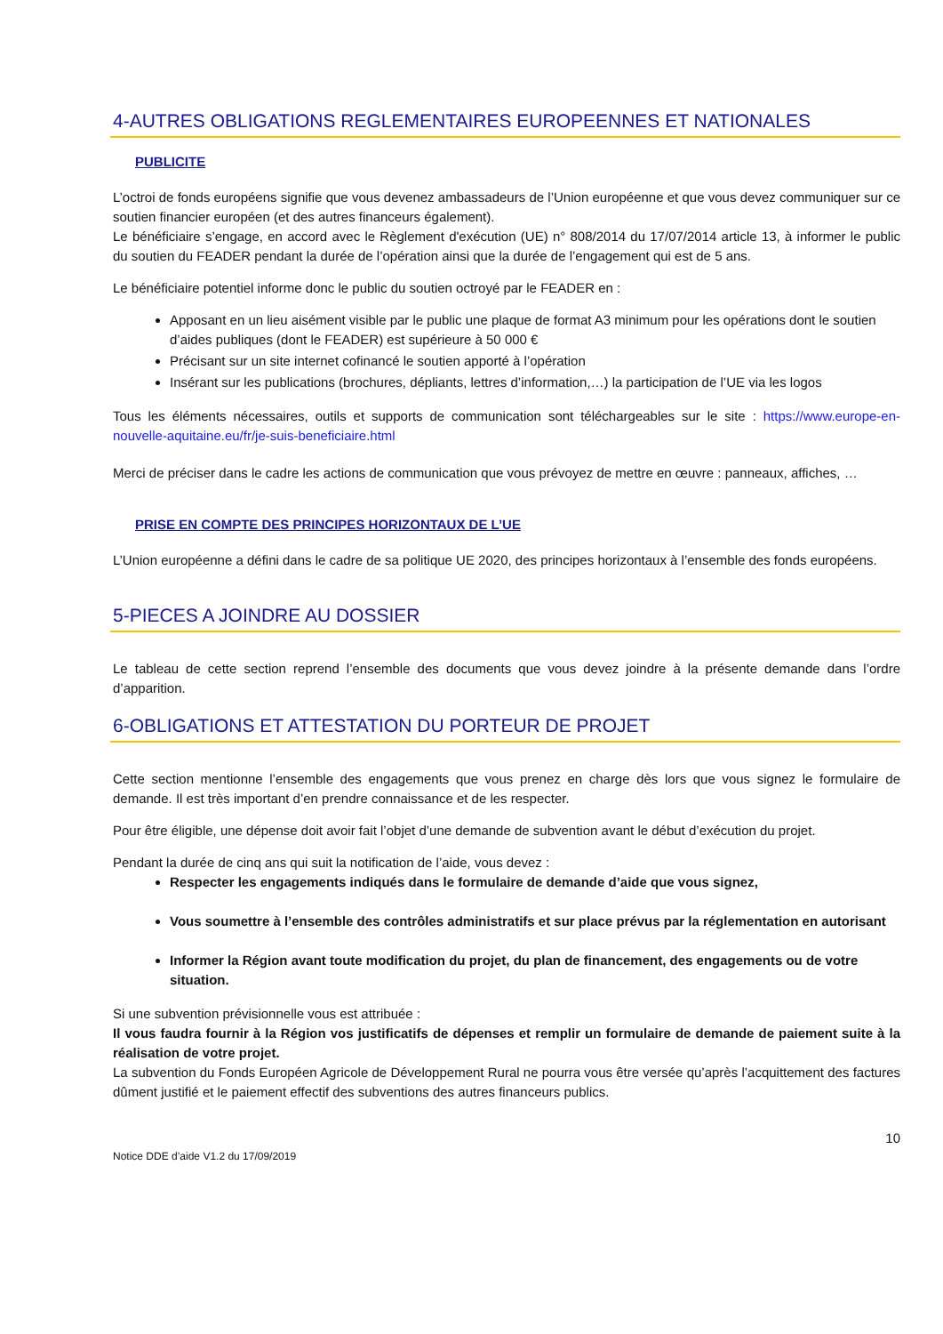4-AUTRES OBLIGATIONS REGLEMENTAIRES EUROPEENNES ET NATIONALES
PUBLICITE
L’octroi de fonds européens signifie que vous devenez ambassadeurs de l’Union européenne et que vous devez communiquer sur ce soutien financier européen (et des autres financeurs également).
Le bénéficiaire s’engage, en accord avec le Règlement d'exécution (UE) n° 808/2014 du 17/07/2014 article 13, à informer le public du soutien du FEADER pendant la durée de l’opération ainsi que la durée de l’engagement qui est de 5 ans.
Le bénéficiaire potentiel informe donc le public du soutien octroyé par le FEADER en :
Apposant en un lieu aisément visible par le public une plaque de format A3 minimum pour les opérations dont le soutien d’aides publiques (dont le FEADER) est supérieure à 50 000 €
Précisant sur un site internet cofinancé le soutien apporté à l’opération
Insérant sur les publications (brochures, dépliants, lettres d’information,…) la participation de l’UE via les logos
Tous les éléments nécessaires, outils et supports de communication sont téléchargeables sur le site : https://www.europe-en-nouvelle-aquitaine.eu/fr/je-suis-beneficiaire.html
Merci de préciser dans le cadre les actions de communication que vous prévoyez de mettre en œuvre : panneaux, affiches, …
PRISE EN COMPTE DES PRINCIPES HORIZONTAUX DE L’UE
L’Union européenne a défini dans le cadre de sa politique UE 2020, des principes horizontaux à l’ensemble des fonds européens.
5-PIECES A JOINDRE AU DOSSIER
Le tableau de cette section reprend l’ensemble des documents que vous devez joindre à la présente demande dans l’ordre d’apparition.
6-OBLIGATIONS ET ATTESTATION DU PORTEUR DE PROJET
Cette section mentionne l’ensemble des engagements que vous prenez en charge dès lors que vous signez le formulaire de demande. Il est très important d’en prendre connaissance et de les respecter.
Pour être éligible, une dépense doit avoir fait l’objet d’une demande de subvention avant le début d’exécution du projet.
Pendant la durée de cinq ans qui suit la notification de l’aide, vous devez :
Respecter les engagements indiqués dans le formulaire de demande d’aide que vous signez,
Vous soumettre à l’ensemble des contrôles administratifs et sur place prévus par la réglementation en autorisant
Informer la Région avant toute modification du projet, du plan de financement, des engagements ou de votre situation.
Si une subvention prévisionnelle vous est attribuée :
Il vous faudra fournir à la Région vos justificatifs de dépenses et remplir un formulaire de demande de paiement suite à la réalisation de votre projet.
La subvention du Fonds Européen Agricole de Développement Rural ne pourra vous être versée qu’après l’acquittement des factures dûment justifié et le paiement effectif des subventions des autres financeurs publics.
Notice DDE d’aide V1.2 du 17/09/2019 10